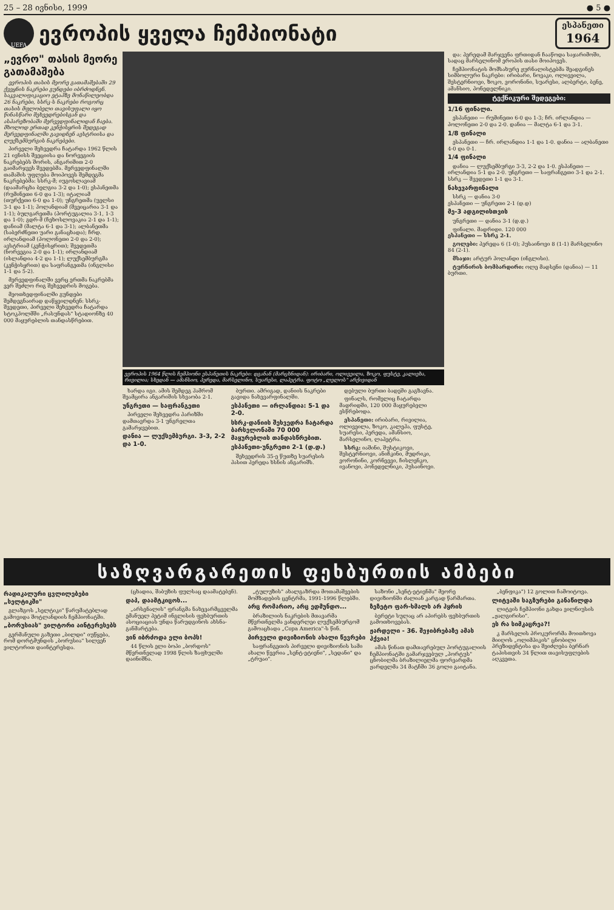25 – 28 ივნისი, 1999 ● 5 ●
UEFA
ევროპის ყველა ჩემპიონატი
ესპანეთი
1964
„ევრო" თასის მეორე გათამაშება
ევროპის თასის მეორე გათამაშებაში 29 ქვეყნის ნაკრები გუნდები იბრძოდნენ. საკვალიფიკაციო ეტაპზე მონაწილეობდა 26 ნაკრები, სსრკ-ს ნაკრები როგორც თასის მფლობელი თავისუფალი იყო წინასწარი შეხვედრებისგან და ასპარეზობაში მერვედფინალიდან ჩაება. მხოლოდ ერთად კენჭისყრის შედეგად მერვედფინალში გავიდნენ ავსტრიისა და ლუქსემბურგის ნაკრებები.
პირველი შეხვედრა ჩატარდა 1962 წლის 21 ივნისს შვეციისა და ნორვეგიის ნაკრებებს შორის, ანგარიშით 2-0 გაიმარჯვეს შვედებმა. მერვედფინალში თამაშის უფლება მოიპოვეს შემდეგმა ნაკრებებმა: სსრკ-მ; იუგოსლავიამ (დაამარცხა ბელგია 3-2 და 1-0); ესპანეთმა (რუმინეთი 6-0 და 1-3); იტალიამ (თურქეთი 6-0 და 1-0); უნგრეთმა (უელსი 3-1 და 1-1); ჰოლანდიამ (შვეიცარია 3-1 და 1-1); ბულგარეთმა (პორტუგალია 3-1, 1-3 და 1-0); გდრ-მ (ჩეხოსლოვაკია 2-1 და 1-1); დანიამ (მალტა 6-1 და 3-1); ალბანეთმა (საბერძნეთი უარი განაცხადა); ჩრდ. ირლანდიამ (პოლონეთი 2-0 და 2-0); ავსტრიამ (კენჭისყრით); შვედეთმა (ნორვეგია 2-0 და 1-1); ირლანდიამ (ისლანდია 4-2 და 1-1); ლუქსემბურგმა (კენჭისყრით) და საფრანგეთმა (ინგლისი 1-1 და 5-2).
მერვედფინალში ვერც ერთმა ნაკრებმა ვერ შეძლო რიგ შეხვედრის მოგება.
მეოთხედფინალში გუნდები შემდეგნაირად დაწყვილდნენ: სსრკ-შვედეთი, პირველი შეხვედრა ჩატარდა სტოკჰოლმში „რასუნდას" სტადიონზე 40 000 მაყურებლის თანდასწრებით.
ევროპის 1964 წლის ჩემპიონი ესპანეთის ნაკრები: დგანან (მარცხნიდან): ირიბარი, ოლივეილა, ზოკო, ფუსტე, კალიეხა, რივილია; სხედან — ამანსიო, პერედა, მარსელინო, სუარესი, ლაპეტრა. ფოტო „ლელოს" არქივიდან
ხარდა იგი. ამის შემდეგ ჰამრომ შეამცირა ანგარიშის სხვაობა 2-1.
უნგრეთი — საფრანგეთი
პირველი შეხვედრა პარიზში დამთავრდა 3-1 უნგრელთა გამარჯვებით.
დანია — ლუქსემბურგი. 3-3, 2-2 და 1-0.
ბურთი. ამრიგად, დანიის ნაკრები გავიდა ნახევარფინალში.
ესპანეთი — ირლანდია: 5-1 და 2-0.
სსრკ-დანიის შეხვედრა ჩატარდა ბარსელონაში 70 000 მაყურებლის თანდასწრებით.
ესპანეთი-უნგრეთი 2-1 (დ.დ.)
შეხვედრის 35-ე წუთზე სუარესის პასით პერედა ხსნის ანგარიშს.
დებული ბურთი ბადეში გაგზავნა.
ფინალს, რომელიც ჩატარდა მადრიდში, 120 000 მაყურებელი ესწრებოდა.
ესპანეთი: ირიბარი, რივილია, ოლივეილა, ზოკო, კალეჰა, ფუსტე, სუარესი, პერედა, ამანსიო, მარსელინო, ლაპეტრა.
სსრკ: იაშინი, შუსტიკოვი, შესტერნიოვი, ანიჩკინი, მუდრიკი, ვორონინი, კორნეევი, ჩისლენკო, ივანოვი, პონედელნიკი, ჰუსაინოვი.
და: პერედამ მარჯვენა ფრთიდან ჩააწოდა საჯარიმოში, სადაც მარსელინომ ეროპის თასი მოიპოვეს.
ჩემპიონატის მომსახურე ჟურნალისტებმა შეადგინეს სიმბოლური ნაკრები: ირიბარი, ნოვაკი, ოლივეილა, შესტერნიოვი, ზოკო, ვორონინი, სუარესი, ალბერტი, ბენე, ამანსიო, პონედელნიკი.
ტექნიკური შედეგები:
1/16 ფინალი.
ესპანეთი — რუმინეთი 6-0 და 1-3; ჩრ. ირლანდია — პოლონეთი 2-0 და 2-0. დანია — მალტა 6-1 და 3-1.
1/8 ფინალი
ესპანეთი — ჩრ. ირლანდია 1-1 და 1-0. დანია — ალბანეთი 4-0 და 0-1.
1/4 ფინალი
დანია — ლუქსემბურგი 3-3, 2-2 და 1-0. ესპანეთი — ირლანდია 5-1 და 2-0. უნგრეთი — საფრანგეთი 3-1 და 2-1. სსრკ — შვედეთი 1-1 და 3-1.
ნახევარფინალი
სსრკ — დანია 3-0
ესპანეთი — უნგრეთი 2-1 (დ.დ)
მე-3 ადგილისთვის
უნგრეთი — დანია 3-1 (დ.დ.)
ფინალი. მადრიდი. 120 000
ესპანეთი — სსრკ 2-1.
გოლები: პერედა 6 (1-0); ჰუსაინოვი 8 (1-1) მარსელინო 84 (2-1).
მსაჯი: არტურ ჰოლანდი (ინგლისი).
ტურნირის ბომბარდირი: ოლე მადსენი (დანია) — 11 ბურთი.
საზღვარგარეთის ფეხბურთის ამბები
რადიკალური ცვლილებები „სელტიკში"
გლაზგოს „სელტიკი" წარუმატებლად გამოვიდა შოტლანდიის ჩემპიონატში.
„ბორუსიას" ვილტორი აინტერესებს
გერმანული გაზეთი „ბილდი" იუწყება, რომ დორტმუნდის „ბორუსია" სილვენ ვილტორით დაინტერესდა.
(ცხადია, შაბუზის ფულსაც დაამატებენ).
დაპ, დაამტკიცოს...
„არსენალის" ფრანგმა ნახევარმცველმა ემანუელ პეტიმ ინგლისის ფეხბურთის ასოციაციას უნდა წარუდგინოს ახსნა-განმარტება.
ვინ იბრძოდა ელი ბოპს!
44 წლის ელი ბოპი „ბორდოს" მწვრთნელად 1998 წლის ზაფხულში დაინიშნა.
„ტულუზის" ახალგაზრდა მოთამაშეების მომზადების ცენტრმა, 1991-1996 წლებში.
არც რომარიო, არც ედმუნდო...
ბრაზილიის ნაკრების მთავარმა მწვრთნელმა ვანდერლეი ლუქსემბურგომ გამოაცხადა „Copa America"-ს წინ.
პირველი დივიზიონის ახალი წევრები
საფრანგეთის პირველი დივიზიონის სამი ახალი წევრია „სენტ-ეტიენი", „სედანი" და „ტრუაი".
საზონი „სენტ-ეტიენმა" მეორე დივიზიონში ძალიან კარგად წარმართა.
ზეზეტო ფარ-ხმალს არ ჰყრის
ბერეტი სულაც არ აპირებს ფეხბურთის გამოთხოვებას.
ჟარდელი - 36. შეჯიბრებაზე ამას ჰქვია!
ამას წინათ დამთავრებულ პორტუგალიის ჩემპიონატში გამარჯვებულ „პორტუს" ცნობილმა ბრაზილიელმა ფორვარდმა ჟარდელმა 34 მატჩში 36 გოლი გაიტანა.
„ბენფიკა") 12 გოლით ჩამოიტოვა.
ლიტვაში საგზურები განაწილდა
ლიტვის ჩემპიონი გახდა ვილნიუსის „ჟალგირისი".
ეს რა სიმკაცრეა?!
კ მარსელის პროკურორმა მოითხოვა მიიღოს „ოლიმპიკის" ცნობილი პრეზიდენტისა და შეიძლება ბერნარ ტაპისთვის 34 წლით თავისუფლების აღკვეთა.